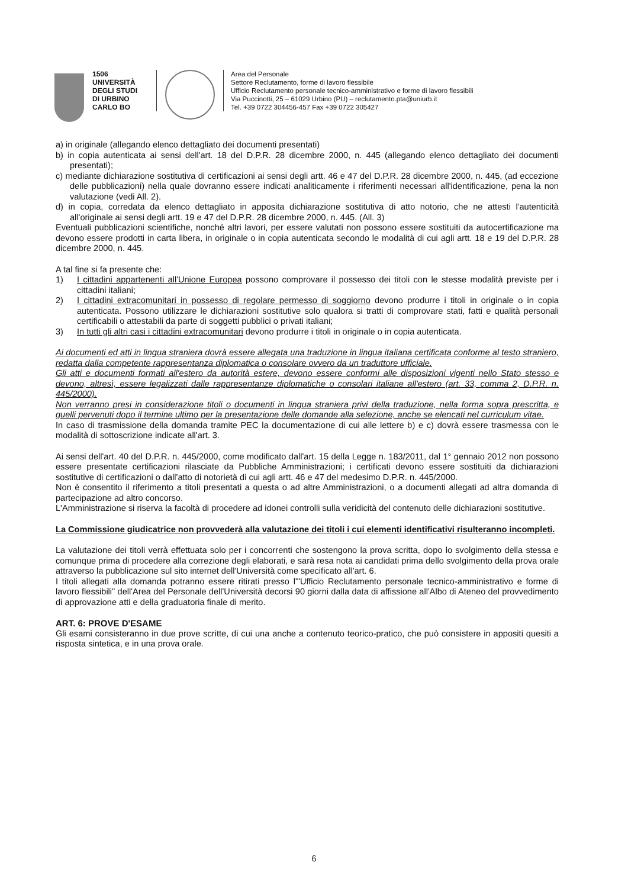1506
UNIVERSITÀ
DEGLI STUDI
DI URBINO
CARLO BO
Area del Personale
Settore Reclutamento, forme di lavoro flessibile
Ufficio Reclutamento personale tecnico-amministrativo e forme di lavoro flessibili
Via Puccinotti, 25 – 61029 Urbino (PU) – reclutamento.pta@uniurb.it
Tel. +39 0722 304456-457 Fax +39 0722 305427
a) in originale (allegando elenco dettagliato dei documenti presentati)
b) in copia autenticata ai sensi dell'art. 18 del D.P.R. 28 dicembre 2000, n. 445 (allegando elenco dettagliato dei documenti presentati);
c) mediante dichiarazione sostitutiva di certificazioni ai sensi degli artt. 46 e 47 del D.P.R. 28 dicembre 2000, n. 445, (ad eccezione delle pubblicazioni) nella quale dovranno essere indicati analiticamente i riferimenti necessari all'identificazione, pena la non valutazione (vedi All. 2).
d) in copia, corredata da elenco dettagliato in apposita dichiarazione sostitutiva di atto notorio, che ne attesti l'autenticità all'originale ai sensi degli artt. 19 e 47 del D.P.R. 28 dicembre 2000, n. 445. (All. 3)
Eventuali pubblicazioni scientifiche, nonché altri lavori, per essere valutati non possono essere sostituiti da autocertificazione ma devono essere prodotti in carta libera, in originale o in copia autenticata secondo le modalità di cui agli artt. 18 e 19 del D.P.R. 28 dicembre 2000, n. 445.
A tal fine si fa presente che:
1) I cittadini appartenenti all'Unione Europea possono comprovare il possesso dei titoli con le stesse modalità previste per i cittadini italiani;
2) I cittadini extracomunitari in possesso di regolare permesso di soggiorno devono produrre i titoli in originale o in copia autenticata. Possono utilizzare le dichiarazioni sostitutive solo qualora si tratti di comprovare stati, fatti e qualità personali certificabili o attestabili da parte di soggetti pubblici o privati italiani;
3) In tutti gli altri casi i cittadini extracomunitari devono produrre i titoli in originale o in copia autenticata.
Ai documenti ed atti in lingua straniera dovrà essere allegata una traduzione in lingua italiana certificata conforme al testo straniero, redatta dalla competente rappresentanza diplomatica o consolare ovvero da un traduttore ufficiale.
Gli atti e documenti formati all'estero da autorità estere, devono essere conformi alle disposizioni vigenti nello Stato stesso e devono, altresì, essere legalizzati dalle rappresentanze diplomatiche o consolari italiane all'estero (art. 33, comma 2, D.P.R. n. 445/2000).
Non verranno presi in considerazione titoli o documenti in lingua straniera privi della traduzione, nella forma sopra prescritta, e quelli pervenuti dopo il termine ultimo per la presentazione delle domande alla selezione, anche se elencati nel curriculum vitae.
In caso di trasmissione della domanda tramite PEC la documentazione di cui alle lettere b) e c) dovrà essere trasmessa con le modalità di sottoscrizione indicate all'art. 3.
Ai sensi dell'art. 40 del D.P.R. n. 445/2000, come modificato dall'art. 15 della Legge n. 183/2011, dal 1° gennaio 2012 non possono essere presentate certificazioni rilasciate da Pubbliche Amministrazioni; i certificati devono essere sostituiti da dichiarazioni sostitutive di certificazioni o dall'atto di notorietà di cui agli artt. 46 e 47 del medesimo D.P.R. n. 445/2000.
Non è consentito il riferimento a titoli presentati a questa o ad altre Amministrazioni, o a documenti allegati ad altra domanda di partecipazione ad altro concorso.
L'Amministrazione si riserva la facoltà di procedere ad idonei controlli sulla veridicità del contenuto delle dichiarazioni sostitutive.
La Commissione giudicatrice non provvederà alla valutazione dei titoli i cui elementi identificativi risulteranno incompleti.
La valutazione dei titoli verrà effettuata solo per i concorrenti che sostengono la prova scritta, dopo lo svolgimento della stessa e comunque prima di procedere alla correzione degli elaborati, e sarà resa nota ai candidati prima dello svolgimento della prova orale attraverso la pubblicazione sul sito internet dell'Università come specificato all'art. 6.
I titoli allegati alla domanda potranno essere ritirati presso l'"Ufficio Reclutamento personale tecnico-amministrativo e forme di lavoro flessibili" dell'Area del Personale dell'Università decorsi 90 giorni dalla data di affissione all'Albo di Ateneo del provvedimento di approvazione atti e della graduatoria finale di merito.
ART. 6: PROVE D'ESAME
Gli esami consisteranno in due prove scritte, di cui una anche a contenuto teorico-pratico, che può consistere in appositi quesiti a risposta sintetica, e in una prova orale.
6